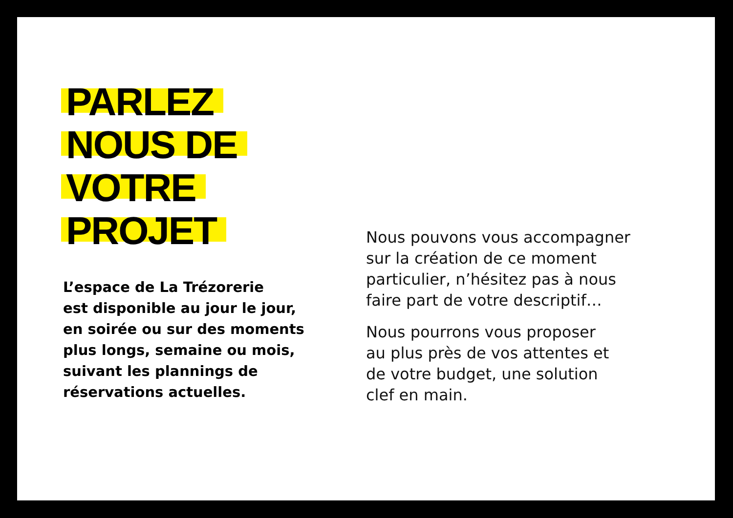PARLEZ
NOUS DE
VOTRE
PROJET
L’espace de La Trézorerie
est disponible au jour le jour,
en soirée ou sur des moments
plus longs, semaine ou mois,
suivant les plannings de
réservations actuelles.
Nous pouvons vous accompagner
sur la création de ce moment
particulier, n’hésitez pas à nous
faire part de votre descriptif…
Nous pourrons vous proposer
au plus près de vos attentes et
de votre budget, une solution
clef en main.